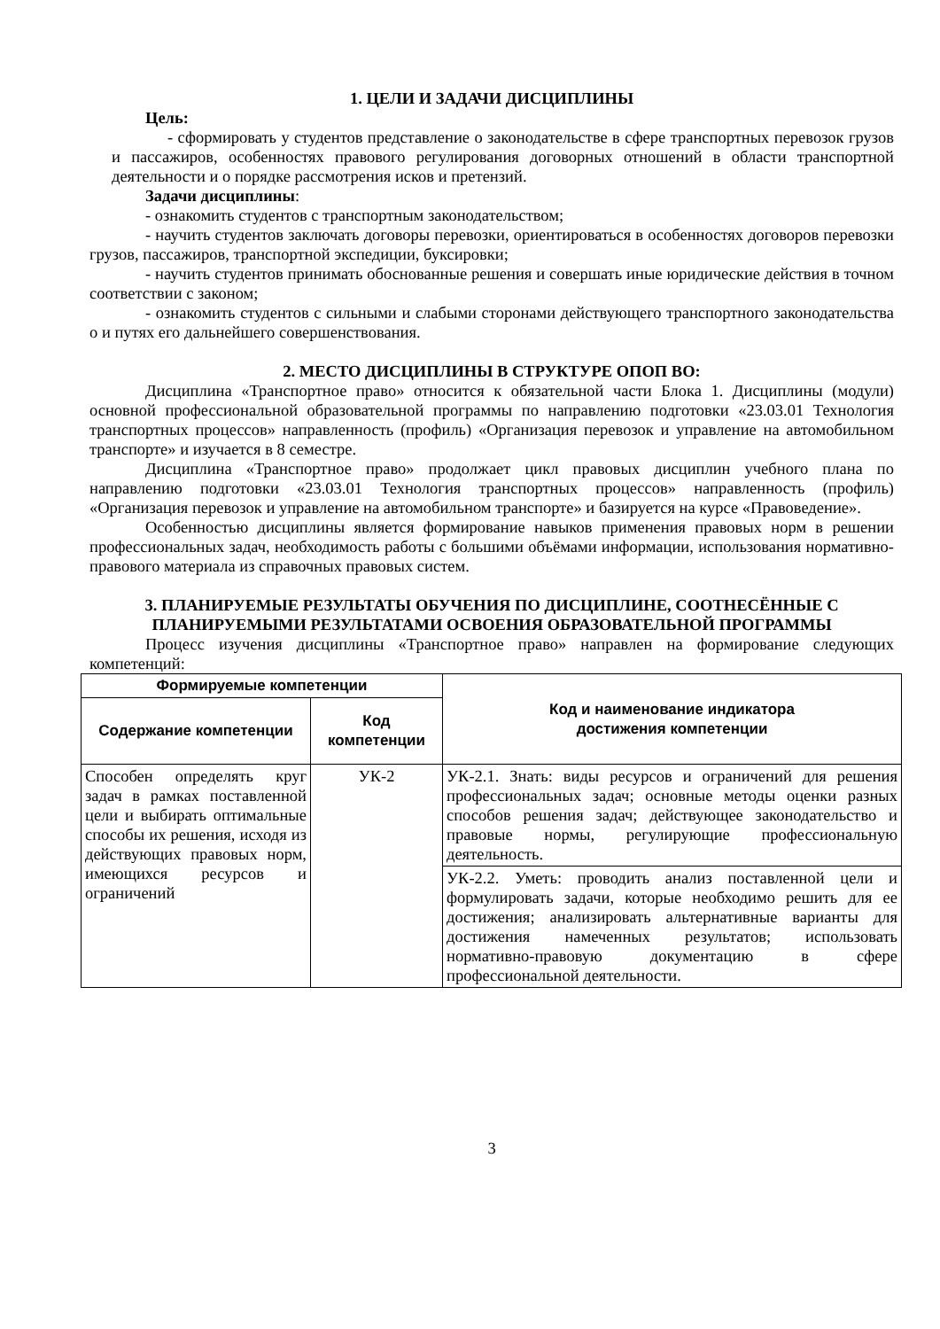1. ЦЕЛИ И ЗАДАЧИ ДИСЦИПЛИНЫ
Цель:
- сформировать у студентов представление о законодательстве в сфере транспортных перевозок грузов и пассажиров, особенностях правового регулирования договорных отношений в области транспортной деятельности и о порядке рассмотрения исков и претензий.
Задачи дисциплины:
- ознакомить студентов с транспортным законодательством;
- научить студентов заключать договоры перевозки, ориентироваться в особенностях договоров перевозки грузов, пассажиров, транспортной экспедиции, буксировки;
- научить студентов принимать обоснованные решения и совершать иные юридические действия в точном соответствии с законом;
- ознакомить студентов с сильными и слабыми сторонами действующего транспортного законодательства о и путях его дальнейшего совершенствования.
2. МЕСТО ДИСЦИПЛИНЫ В СТРУКТУРЕ ОПОП ВО:
Дисциплина «Транспортное право» относится к обязательной части Блока 1. Дисциплины (модули) основной профессиональной образовательной программы по направлению подготовки «23.03.01 Технология транспортных процессов» направленность (профиль) «Организация перевозок и управление на автомобильном транспорте» и изучается в 8 семестре.
Дисциплина «Транспортное право» продолжает цикл правовых дисциплин учебного плана по направлению подготовки «23.03.01 Технология транспортных процессов» направленность (профиль) «Организация перевозок и управление на автомобильном транспорте» и базируется на курсе «Правоведение».
Особенностью дисциплины является формирование навыков применения правовых норм в решении профессиональных задач, необходимость работы с большими объёмами информации, использования нормативно-правового материала из справочных правовых систем.
3. ПЛАНИРУЕМЫЕ РЕЗУЛЬТАТЫ ОБУЧЕНИЯ ПО ДИСЦИПЛИНЕ, СООТНЕСЁННЫЕ С ПЛАНИРУЕМЫМИ РЕЗУЛЬТАТАМИ ОСВОЕНИЯ ОБРАЗОВАТЕЛЬНОЙ ПРОГРАММЫ
Процесс изучения дисциплины «Транспортное право» направлен на формирование следующих компетенций:
| Формируемые компетенции | | Код и наименование индикатора достижения компетенции |
| --- | --- | --- |
| Содержание компетенции | Код компетенции | |
| Способен определять круг задач в рамках поставленной цели и выбирать оптимальные способы их решения, исходя из действующих правовых норм, имеющихся ресурсов и ограничений | УК-2 | УК-2.1. Знать: виды ресурсов и ограничений для решения профессиональных задач; основные методы оценки разных способов решения задач; действующее законодательство и правовые нормы, регулирующие профессиональную деятельность. |
| | | УК-2.2. Уметь: проводить анализ поставленной цели и формулировать задачи, которые необходимо решить для ее достижения; анализировать альтернативные варианты для достижения намеченных результатов; использовать нормативно-правовую документацию в сфере профессиональной деятельности. |
3